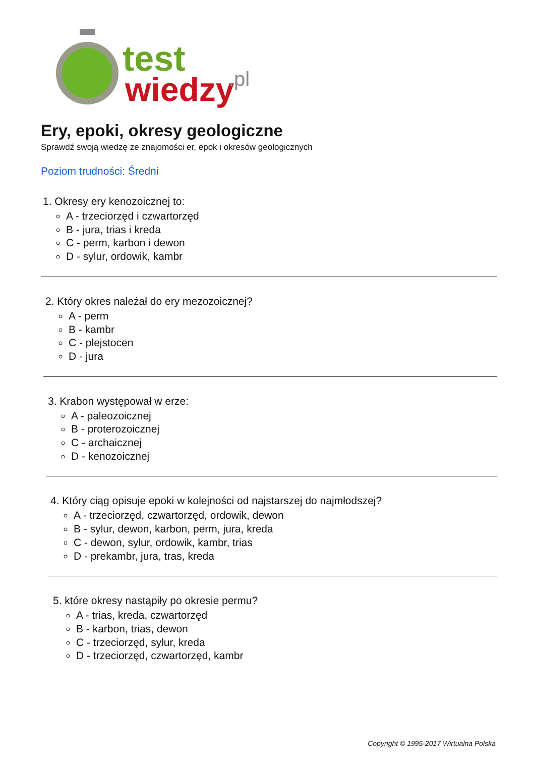test
wiedzy
.pl
Ery, epoki, okresy geologiczne
Sprawdź swoją wiedzę ze znajomości er, epok i okresów geologicznych
Poziom trudności: Średni
1. Okresy ery kenozoicznej to:
A - trzeciorzęd i czwartorzęd
B - jura, trias i kreda
C - perm, karbon i dewon
D - sylur, ordowik, kambr
2. Który okres należał do ery mezozoicznej?
A - perm
B - kambr
C - plejstocen
D - jura
3. Krabon występował w erze:
A - paleozoicznej
B - proterozoicznej
C - archaicznej
D - kenozoicznej
4. Który ciąg opisuje epoki w kolejności od najstarszej do najmłodszej?
A - trzeciorzęd, czwartorzęd, ordowik, dewon
B - sylur, dewon, karbon, perm, jura, kreda
C - dewon, sylur, ordowik, kambr, trias
D - prekambr, jura, tras, kreda
5. które okresy nastąpiły po okresie permu?
A - trias, kreda, czwartorzęd
B - karbon, trias, dewon
C - trzeciorzęd, sylur, kreda
D - trzeciorzęd, czwartorzęd, kambr
Copyright © 1995-2017 Wirtualna Polska